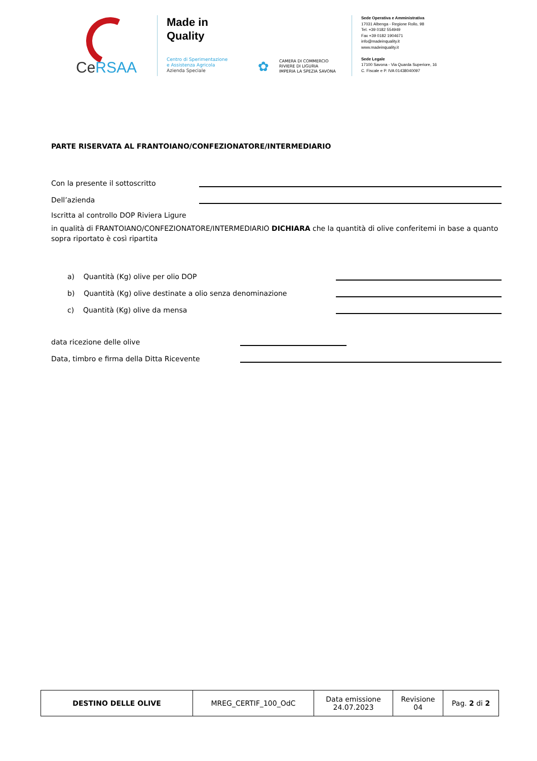CeRSAA
Made in
Quality
Centro di Sperimentazione
e Assistenza Agricola
Azienda Speciale
✿
CAMERA DI COMMERCIO
RIVIERE DI LIGURIA
IMPERIA LA SPEZIA SAVONA
Sede Operativa e Amministrativa
17031 Albenga - Regione Rollo, 98
Tel. +39 0182 554949
Fax +39 0182 1904671
info@madeinquality.it
www.madeinquality.it
Sede Legale
17100 Savona - Via Quarda Superiore, 16
C. Fiscale e P. IVA 01438040097
PARTE RISERVATA AL FRANTOIANO/CONFEZIONATORE/INTERMEDIARIO
Con la presente il sottoscritto
Dell’azienda
Iscritta al controllo DOP Riviera Ligure
in qualità di FRANTOIANO/CONFEZIONATORE/INTERMEDIARIO DICHIARA che la quantità di olive conferitemi in base a quanto sopra riportato è così ripartita
a) Quantità (Kg) olive per olio DOP
b) Quantità (Kg) olive destinate a olio senza denominazione
c) Quantità (Kg) olive da mensa
data ricezione delle olive
Data, timbro e firma della Ditta Ricevente
| DESTINO DELLE OLIVE | MREG_CERTIF_100_OdC | Data emissione 24.07.2023 | Revisione 04 | Pag. 2 di 2 |